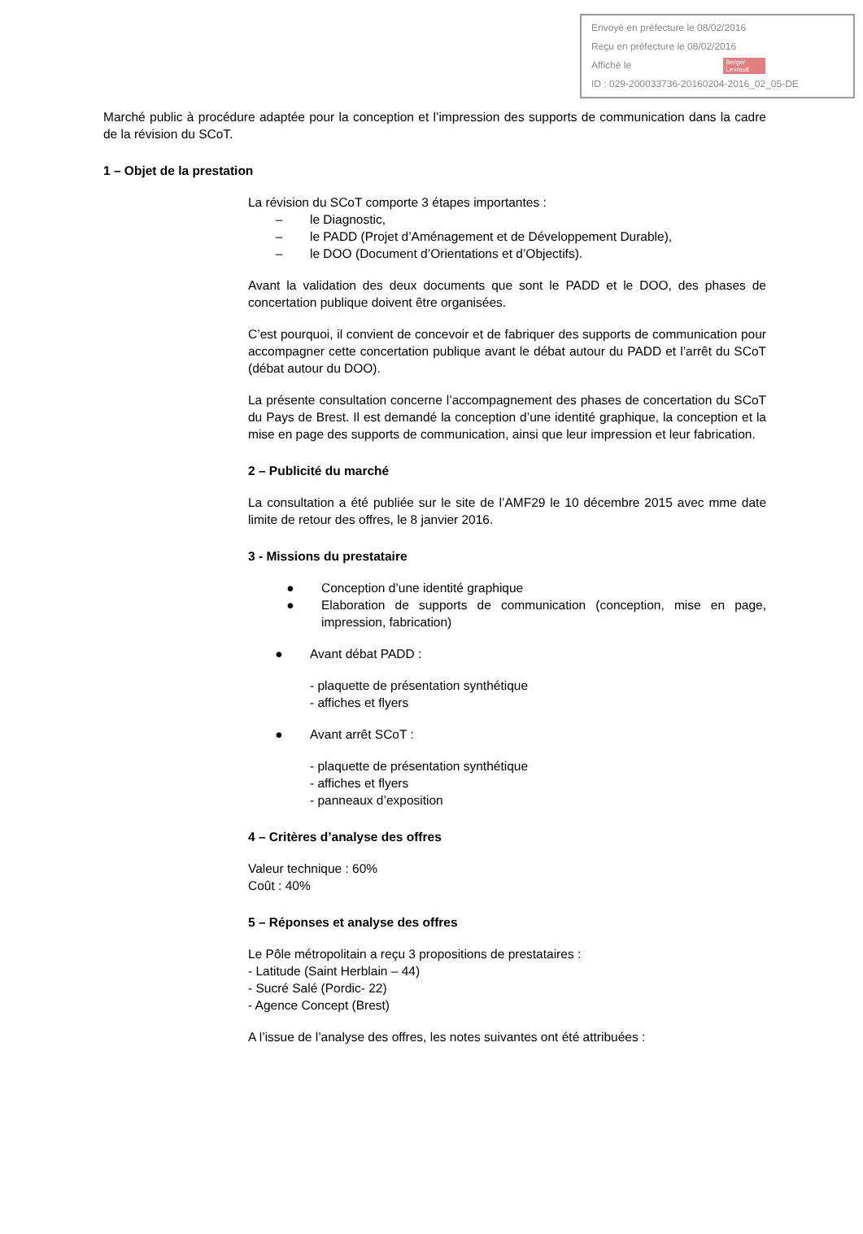Envoyé en préfecture le 08/02/2016
Reçu en préfecture le 08/02/2016
Affiché le Berger
Levrault
ID : 029-200033736-20160204-2016_02_05-DE
Marché public à procédure adaptée pour la conception et l’impression des supports de communication dans la cadre de la révision du SCoT.
1 – Objet de la prestation
La révision du SCoT comporte 3 étapes importantes :
– le Diagnostic,
– le PADD (Projet d’Aménagement et de Développement Durable),
– le DOO (Document d’Orientations et d’Objectifs).
Avant la validation des deux documents que sont le PADD et le DOO, des phases de concertation publique doivent être organisées.
C’est pourquoi, il convient de concevoir et de fabriquer des supports de communication pour accompagner cette concertation publique avant le débat autour du PADD et l’arrêt du SCoT (débat autour du DOO).
La présente consultation concerne l’accompagnement des phases de concertation du SCoT du Pays de Brest. Il est demandé la conception d’une identité graphique, la conception et la mise en page des supports de communication, ainsi que leur impression et leur fabrication.
2 – Publicité du marché
La consultation a été publiée sur le site de l’AMF29 le 10 décembre 2015 avec mme date limite de retour des offres, le 8 janvier 2016.
3 - Missions du prestataire
● Conception d’une identité graphique
● Elaboration de supports de communication (conception, mise en page, impression, fabrication)
● Avant débat PADD :
- plaquette de présentation synthétique
- affiches et flyers
● Avant arrêt SCoT :
- plaquette de présentation synthétique
- affiches et flyers
- panneaux d’exposition
4 – Critères d’analyse des offres
Valeur technique : 60%
Coût : 40%
5 – Réponses et analyse des offres
Le Pôle métropolitain a reçu 3 propositions de prestataires :
- Latitude (Saint Herblain – 44)
- Sucré Salé (Pordic- 22)
- Agence Concept (Brest)
A l’issue de l’analyse des offres, les notes suivantes ont été attribuées :